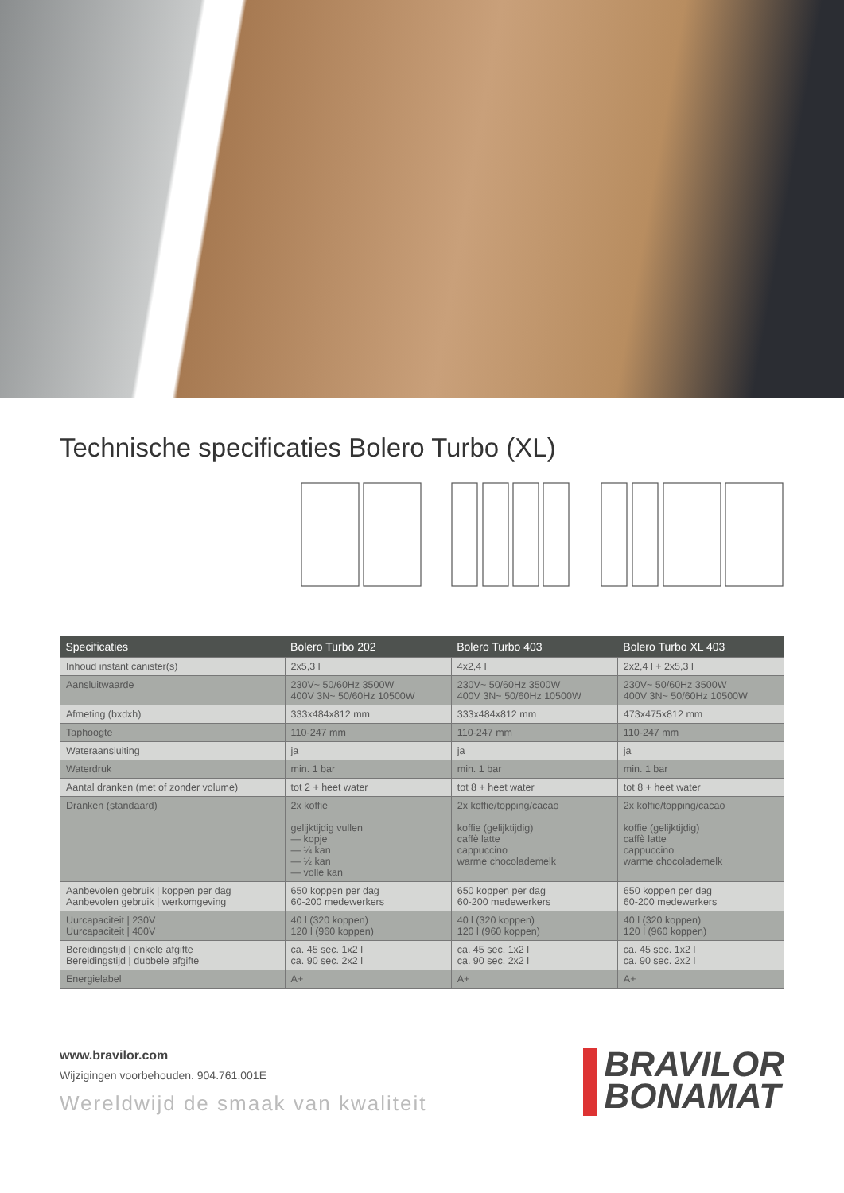Technische specificaties Bolero Turbo (XL)
| Specificaties | Bolero Turbo 202 | Bolero Turbo 403 | Bolero Turbo XL 403 |
| --- | --- | --- | --- |
| Inhoud instant canister(s) | 2x5,3 l | 4x2,4 l | 2x2,4 l + 2x5,3 l |
| Aansluitwaarde | 230V~ 50/60Hz 3500W 400V 3N~ 50/60Hz 10500W | 230V~ 50/60Hz 3500W 400V 3N~ 50/60Hz 10500W | 230V~ 50/60Hz 3500W 400V 3N~ 50/60Hz 10500W |
| Afmeting (bxdxh) | 333x484x812 mm | 333x484x812 mm | 473x475x812 mm |
| Taphoogte | 110-247 mm | 110-247 mm | 110-247 mm |
| Wateraansluiting | ja | ja | ja |
| Waterdruk | min. 1 bar | min. 1 bar | min. 1 bar |
| Aantal dranken (met of zonder volume) | tot 2 + heet water | tot 8 + heet water | tot 8 + heet water |
| Dranken (standaard) | 2x koffie gelijktijdig vullen — kopje — ¼ kan — ½ kan — volle kan | 2x koffie/topping/cacao koffie (gelijktijdig) caffè latte cappuccino warme chocolademelk | 2x koffie/topping/cacao koffie (gelijktijdig) caffè latte cappuccino warme chocolademelk |
| Aanbevolen gebruik / koppen per dag Aanbevolen gebruik / werkomgeving | 650 koppen per dag 60-200 medewerkers | 650 koppen per dag 60-200 medewerkers | 650 koppen per dag 60-200 medewerkers |
| Uurcapaciteit / 230V Uurcapaciteit / 400V | 40 l (320 koppen) 120 l (960 koppen) | 40 l (320 koppen) 120 l (960 koppen) | 40 l (320 koppen) 120 l (960 koppen) |
| Bereidingstijd / enkele afgifte Bereidingstijd / dubbele afgifte | ca. 45 sec. 1x2 l ca. 90 sec. 2x2 l | ca. 45 sec. 1x2 l ca. 90 sec. 2x2 l | ca. 45 sec. 1x2 l ca. 90 sec. 2x2 l |
| Energielabel | A+ | A+ | A+ |
www.bravilor.com
Wijzigingen voorbehouden. 904.761.001E
Wereldwijd de smaak van kwaliteit
BRAVILOR
BONAMAT